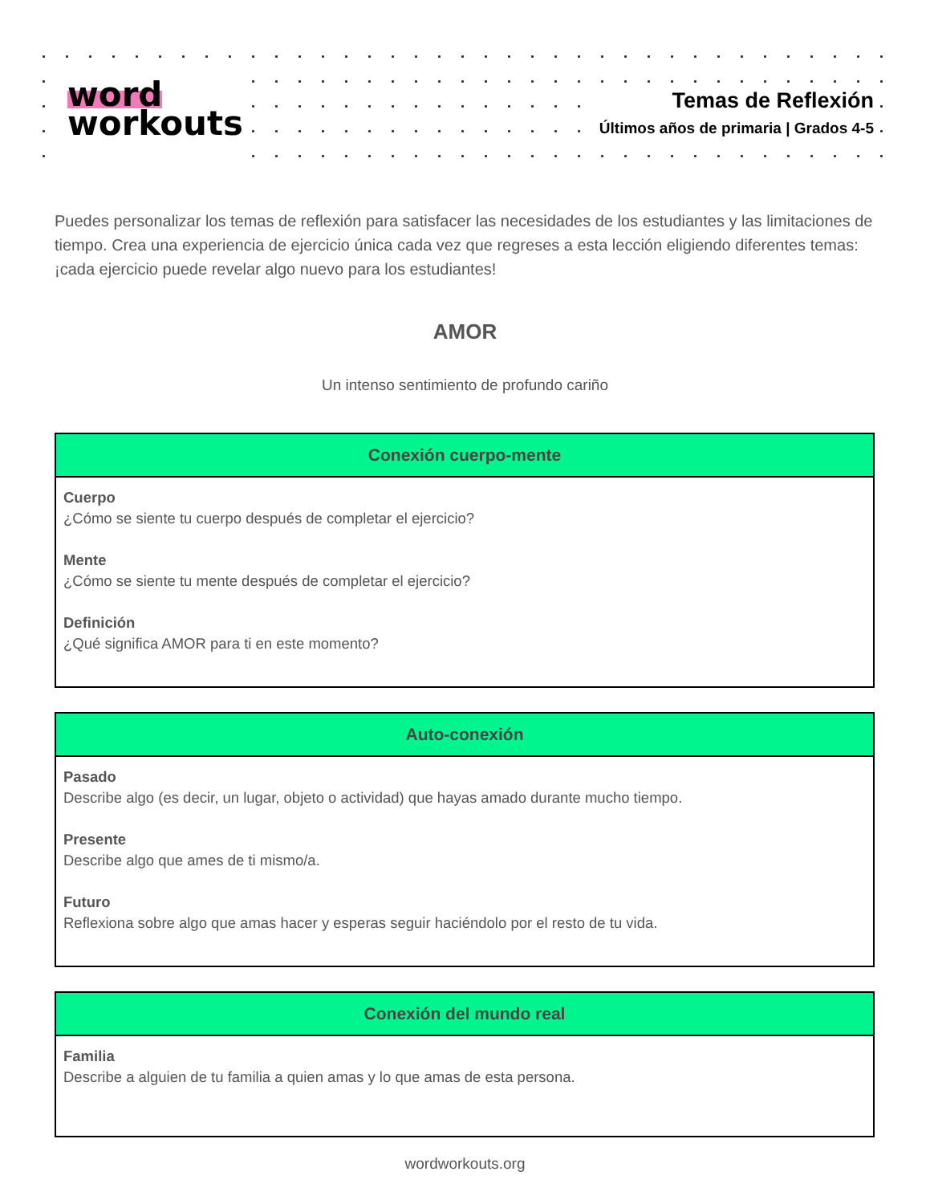word
workouts
Temas de Reflexión
Últimos años de primaria | Grados 4-5
Puedes personalizar los temas de reflexión para satisfacer las necesidades de los estudiantes y las limitaciones de tiempo. Crea una experiencia de ejercicio única cada vez que regreses a esta lección eligiendo diferentes temas: ¡cada ejercicio puede revelar algo nuevo para los estudiantes!
AMOR
Un intenso sentimiento de profundo cariño
| Conexión cuerpo-mente |
| --- |
| Cuerpo ¿Cómo se siente tu cuerpo después de completar el ejercicio? Mente ¿Cómo se siente tu mente después de completar el ejercicio? Definición ¿Qué significa AMOR para ti en este momento? |
| Auto-conexión |
| --- |
| Pasado Describe algo (es decir, un lugar, objeto o actividad) que hayas amado durante mucho tiempo. Presente Describe algo que ames de ti mismo/a. Futuro Reflexiona sobre algo que amas hacer y esperas seguir haciéndolo por el resto de tu vida. |
| Conexión del mundo real |
| --- |
| Familia Describe a alguien de tu familia a quien amas y lo que amas de esta persona. |
wordworkouts.org